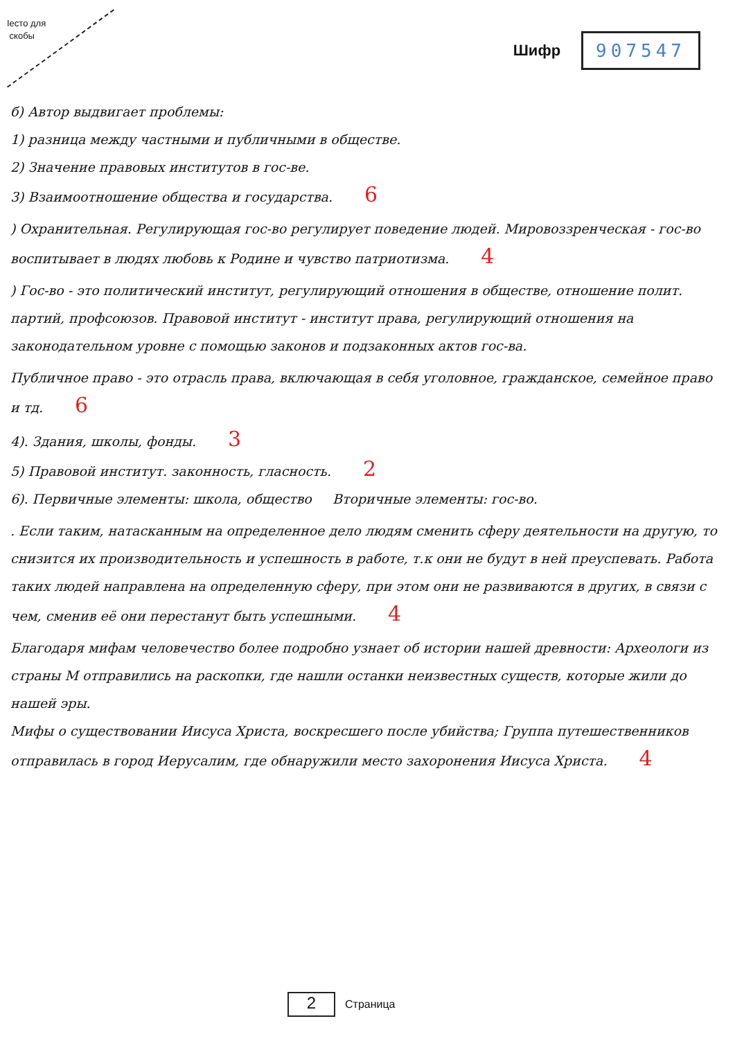Iесто для
скобы
Шифр 907547
б) Автор выдвигает проблемы:
1) разница между частными и публичными в обществе.
2) Значение правовых институтов в гос-ве.
3) Взаимоотношение общества и государства. 6
) Охранительная. Регулирующая гос-во регулирует поведение людей. Мировоззренческая - гос-во воспитывает в людях любовь к Родине и чувство патриотизма. 4
) Гос-во - это политический институт, регулирующий отношения в обществе, отношение полит. партий, профсоюзов. Правовой институт - институт права, регулирующий отношения на законодательном уровне с помощью законов и подзаконных актов гос-ва.
Публичное право - это отрасль права, включающая в себя уголовное, гражданское, семейное право и тд. 6
4). Здания, школы, фонды. 3
5) Правовой институт. законность, гласность. 2
6). Первичные элементы: школа, общество Вторичные элементы: гос-во.
. Если таким, натасканным на определенное дело людям сменить сферу деятельности на другую, то снизится их производительность и успешность в работе, т.к они не будут в ней преуспевать. Работа таких людей направлена на определенную сферу, при этом они не развиваются в других, в связи с чем, сменив её они перестанут быть успешными. 4
Благодаря мифам человечество более подробно узнает об истории нашей древности: Археологи из страны М отправились на раскопки, где нашли останки неизвестных существ, которые жили до нашей эры.
Мифы о существовании Иисуса Христа, воскресшего после убийства; Группа путешественников отправилась в город Иерусалим, где обнаружили место захоронения Иисуса Христа. 4
2 Страница